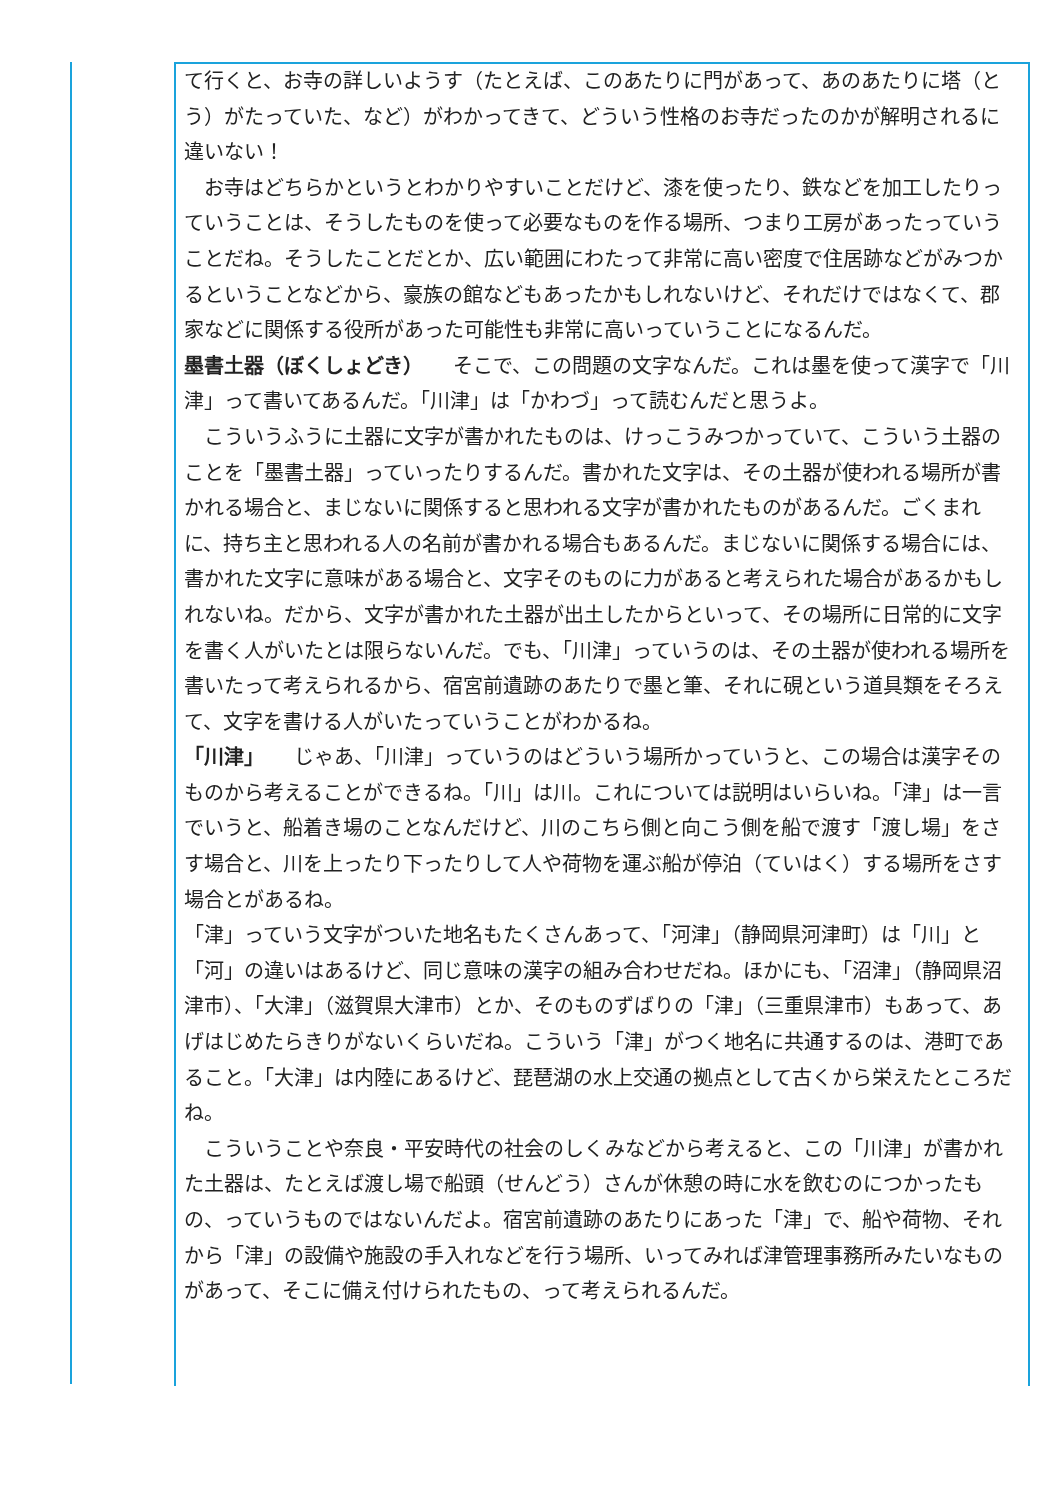て行くと、お寺の詳しいようす（たとえば、このあたりに門があって、あのあたりに塔（とう）がたっていた、など）がわかってきて、どういう性格のお寺だったのかが解明されるに違いない！
　お寺はどちらかというとわかりやすいことだけど、漆を使ったり、鉄などを加工したりっていうことは、そうしたものを使って必要なものを作る場所、つまり工房があったっていうことだね。そうしたことだとか、広い範囲にわたって非常に高い密度で住居跡などがみつかるということなどから、豪族の館などもあったかもしれないけど、それだけではなくて、郡家などに関係する役所があった可能性も非常に高いっていうことになるんだ。
墨書土器（ぼくしょどき）　　そこで、この問題の文字なんだ。これは墨を使って漢字で「川津」って書いてあるんだ。「川津」は「かわづ」って読むんだと思うよ。
　こういうふうに土器に文字が書かれたものは、けっこうみつかっていて、こういう土器のことを「墨書土器」っていったりするんだ。書かれた文字は、その土器が使われる場所が書かれる場合と、まじないに関係すると思われる文字が書かれたものがあるんだ。ごくまれに、持ち主と思われる人の名前が書かれる場合もあるんだ。まじないに関係する場合には、書かれた文字に意味がある場合と、文字そのものに力があると考えられた場合があるかもしれないね。だから、文字が書かれた土器が出土したからといって、その場所に日常的に文字を書く人がいたとは限らないんだ。でも、「川津」っていうのは、その土器が使われる場所を書いたって考えられるから、宿宮前遺跡のあたりで墨と筆、それに硯という道具類をそろえて、文字を書ける人がいたっていうことがわかるね。
「川津」　　じゃあ、「川津」っていうのはどういう場所かっていうと、この場合は漢字そのものから考えることができるね。「川」は川。これについては説明はいらいね。「津」は一言でいうと、船着き場のことなんだけど、川のこちら側と向こう側を船で渡す「渡し場」をさす場合と、川を上ったり下ったりして人や荷物を運ぶ船が停泊（ていはく）する場所をさす場合とがあるね。
「津」っていう文字がついた地名もたくさんあって、「河津」（静岡県河津町）は「川」と「河」の違いはあるけど、同じ意味の漢字の組み合わせだね。ほかにも、「沼津」（静岡県沼津市）、「大津」（滋賀県大津市）とか、そのものずばりの「津」（三重県津市）もあって、あげはじめたらきりがないくらいだね。こういう「津」がつく地名に共通するのは、港町であること。「大津」は内陸にあるけど、琵琶湖の水上交通の拠点として古くから栄えたところだね。
　こういうことや奈良・平安時代の社会のしくみなどから考えると、この「川津」が書かれた土器は、たとえば渡し場で船頭（せんどう）さんが休憩の時に水を飲むのにつかったもの、っていうものではないんだよ。宿宮前遺跡のあたりにあった「津」で、船や荷物、それから「津」の設備や施設の手入れなどを行う場所、いってみれば津管理事務所みたいなものがあって、そこに備え付けられたもの、って考えられるんだ。